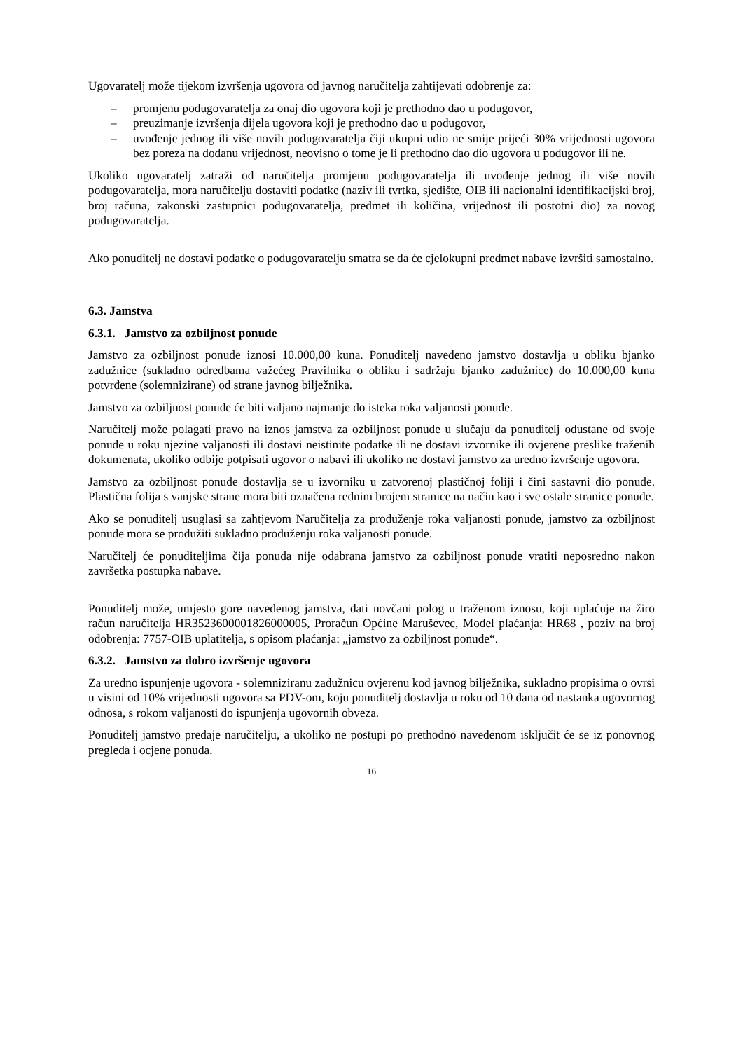Ugovaratelj može tijekom izvršenja ugovora od javnog naručitelja zahtijevati odobrenje za:
– promjenu podugovaratelja za onaj dio ugovora koji je prethodno dao u podugovor,
– preuzimanje izvršenja dijela ugovora koji je prethodno dao u podugovor,
– uvođenje jednog ili više novih podugovaratelja čiji ukupni udio ne smije prijeći 30% vrijednosti ugovora bez poreza na dodanu vrijednost, neovisno o tome je li prethodno dao dio ugovora u podugovor ili ne.
Ukoliko ugovaratelj zatraži od naručitelja promjenu podugovaratelja ili uvođenje jednog ili više novih podugovaratelja, mora naručitelju dostaviti podatke (naziv ili tvrtka, sjedište, OIB ili nacionalni identifikacijski broj, broj računa, zakonski zastupnici podugovaratelja, predmet ili količina, vrijednost ili postotni dio) za novog podugovaratelja.
Ako ponuditelj ne dostavi podatke o podugovaratelju smatra se da će cjelokupni predmet nabave izvršiti samostalno.
6.3. Jamstva
6.3.1. Jamstvo za ozbiljnost ponude
Jamstvo za ozbiljnost ponude iznosi 10.000,00 kuna. Ponuditelj navedeno jamstvo dostavlja u obliku bjanko zadužnice (sukladno odredbama važećeg Pravilnika o obliku i sadržaju bjanko zadužnice) do 10.000,00 kuna potvrđene (solemnizirane) od strane javnog bilježnika.
Jamstvo za ozbiljnost ponude će biti valjano najmanje do isteka roka valjanosti ponude.
Naručitelj može polagati pravo na iznos jamstva za ozbiljnost ponude u slučaju da ponuditelj odustane od svoje ponude u roku njezine valjanosti ili dostavi neistinite podatke ili ne dostavi izvornike ili ovjerene preslike traženih dokumenata, ukoliko odbije potpisati ugovor o nabavi ili ukoliko ne dostavi jamstvo za uredno izvršenje ugovora.
Jamstvo za ozbiljnost ponude dostavlja se u izvorniku u zatvorenoj plastičnoj foliji i čini sastavni dio ponude. Plastična folija s vanjske strane mora biti označena rednim brojem stranice na način kao i sve ostale stranice ponude.
Ako se ponuditelj usuglasi sa zahtjevom Naručitelja za produženje roka valjanosti ponude, jamstvo za ozbiljnost ponude mora se produžiti sukladno produženju roka valjanosti ponude.
Naručitelj će ponuditeljima čija ponuda nije odabrana jamstvo za ozbiljnost ponude vratiti neposredno nakon završetka postupka nabave.
Ponuditelj može, umjesto gore navedenog jamstva, dati novčani polog u traženom iznosu, koji uplaćuje na žiro račun naručitelja HR3523600001826000005, Proračun Općine Maruševec, Model plaćanja: HR68 , poziv na broj odobrenja: 7757-OIB uplatitelja, s opisom plaćanja: „jamstvo za ozbiljnost ponude“.
6.3.2. Jamstvo za dobro izvršenje ugovora
Za uredno ispunjenje ugovora - solemniziranu zadužnicu ovjerenu kod javnog bilježnika, sukladno propisima o ovrsi u visini od 10% vrijednosti ugovora sa PDV-om, koju ponuditelj dostavlja u roku od 10 dana od nastanka ugovornog odnosa, s rokom valjanosti do ispunjenja ugovornih obveza.
Ponuditelj jamstvo predaje naručitelju, a ukoliko ne postupi po prethodno navedenom isključit će se iz ponovnog pregleda i ocjene ponuda.
16